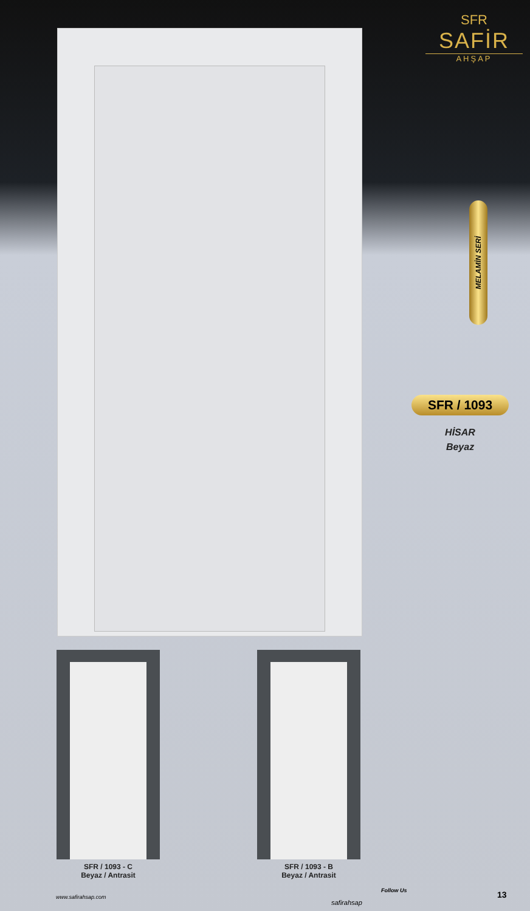SFR
SAFİR
AHŞAP
MELAMİN SERİ
SFR / 1093
HİSAR
Beyaz
SFR / 1093 - C
Beyaz / Antrasit
SFR / 1093 - B
Beyaz / Antrasit
www.safirahsap.com
Follow Us
safirahsap
13